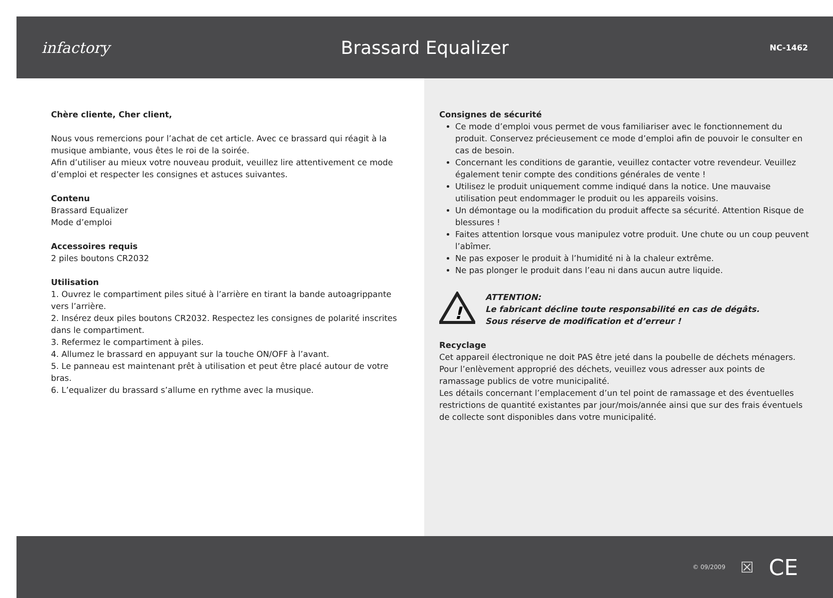infactory
Brassard Equalizer
NC-1462
Chère cliente, Cher client,
Nous vous remercions pour l’achat de cet article. Avec ce brassard qui réagit à la musique ambiante, vous êtes le roi de la soirée.
Afin d’utiliser au mieux votre nouveau produit, veuillez lire attentivement ce mode d’emploi et respecter les consignes et astuces suivantes.
Contenu
Brassard Equalizer
Mode d’emploi
Accessoires requis
2 piles boutons CR2032
Utilisation
1. Ouvrez le compartiment piles situé à l’arrière en tirant la bande autoagrippante vers l’arrière.
2. Insérez deux piles boutons CR2032. Respectez les consignes de polarité inscrites dans le compartiment.
3. Refermez le compartiment à piles.
4. Allumez le brassard en appuyant sur la touche ON/OFF à l’avant.
5. Le panneau est maintenant prêt à utilisation et peut être placé autour de votre bras.
6. L’equalizer du brassard s’allume en rythme avec la musique.
Consignes de sécurité
Ce mode d’emploi vous permet de vous familiariser avec le fonctionnement du produit. Conservez précieusement ce mode d’emploi afin de pouvoir le consulter en cas de besoin.
Concernant les conditions de garantie, veuillez contacter votre revendeur. Veuillez également tenir compte des conditions générales de vente !
Utilisez le produit uniquement comme indiqué dans la notice. Une mauvaise utilisation peut endommager le produit ou les appareils voisins.
Un démontage ou la modification du produit affecte sa sécurité. Attention Risque de blessures !
Faites attention lorsque vous manipulez votre produit. Une chute ou un coup peuvent l’abîmer.
Ne pas exposer le produit à l’humidité ni à la chaleur extrême.
Ne pas plonger le produit dans l’eau ni dans aucun autre liquide.
!
ATTENTION:
Le fabricant décline toute responsabilité en cas de dégâts.
Sous réserve de modification et d’erreur !
Recyclage
Cet appareil électronique ne doit PAS être jeté dans la poubelle de déchets ménagers. Pour l’enlèvement approprié des déchets, veuillez vous adresser aux points de ramassage publics de votre municipalité.
Les détails concernant l’emplacement d’un tel point de ramassage et des éventuelles restrictions de quantité existantes par jour/mois/année ainsi que sur des frais éventuels de collecte sont disponibles dans votre municipalité.
© 09/2009 ☒ CE